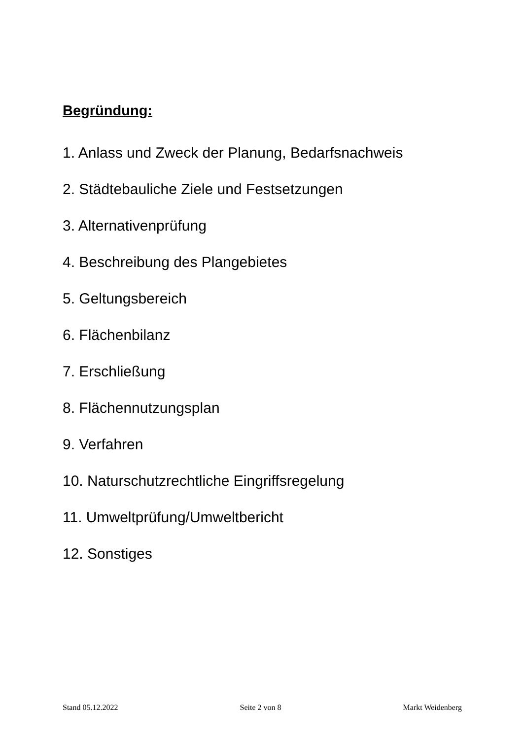Begründung:
1. Anlass und Zweck der Planung, Bedarfsnachweis
2. Städtebauliche Ziele und Festsetzungen
3. Alternativenprüfung
4. Beschreibung des Plangebietes
5. Geltungsbereich
6. Flächenbilanz
7. Erschließung
8. Flächennutzungsplan
9. Verfahren
10. Naturschutzrechtliche Eingriffsregelung
11. Umweltprüfung/Umweltbericht
12. Sonstiges
Stand 05.12.2022 Seite 2 von 8 Markt Weidenberg